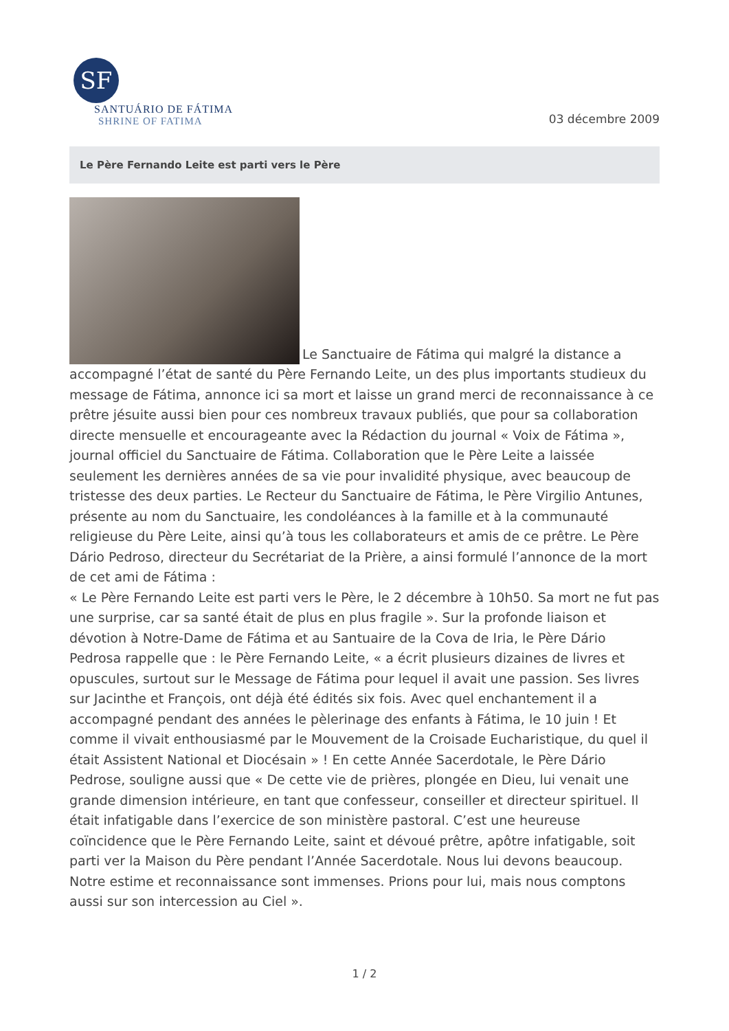SF
SANTUÁRIO DE FÁTIMA
SHRINE OF FATIMA
03 décembre 2009
Le Père Fernando Leite est parti vers le Père
Le Sanctuaire de Fátima qui malgré la distance a accompagné l’état de santé du Père Fernando Leite, un des plus importants studieux du message de Fátima, annonce ici sa mort et laisse un grand merci de reconnaissance à ce prêtre jésuite aussi bien pour ces nombreux travaux publiés, que pour sa collaboration directe mensuelle et encourageante avec la Rédaction du journal « Voix de Fátima », journal officiel du Sanctuaire de Fátima. Collaboration que le Père Leite a laissée seulement les dernières années de sa vie pour invalidité physique, avec beaucoup de tristesse des deux parties. Le Recteur du Sanctuaire de Fátima, le Père Virgilio Antunes, présente au nom du Sanctuaire, les condoléances à la famille et à la communauté religieuse du Père Leite, ainsi qu’à tous les collaborateurs et amis de ce prêtre. Le Père Dário Pedroso, directeur du Secrétariat de la Prière, a ainsi formulé l’annonce de la mort de cet ami de Fátima :
« Le Père Fernando Leite est parti vers le Père, le 2 décembre à 10h50. Sa mort ne fut pas une surprise, car sa santé était de plus en plus fragile ». Sur la profonde liaison et dévotion à Notre-Dame de Fátima et au Santuaire de la Cova de Iria, le Père Dário Pedrosa rappelle que : le Père Fernando Leite, « a écrit plusieurs dizaines de livres et opuscules, surtout sur le Message de Fátima pour lequel il avait une passion. Ses livres sur Jacinthe et François, ont déjà été édités six fois. Avec quel enchantement il a accompagné pendant des années le pèlerinage des enfants à Fátima, le 10 juin ! Et comme il vivait enthousiasmé par le Mouvement de la Croisade Eucharistique, du quel il était Assistent National et Diocésain » ! En cette Année Sacerdotale, le Père Dário Pedrose, souligne aussi que « De cette vie de prières, plongée en Dieu, lui venait une grande dimension intérieure, en tant que confesseur, conseiller et directeur spirituel. Il était infatigable dans l’exercice de son ministère pastoral. C’est une heureuse coïncidence que le Père Fernando Leite, saint et dévoué prêtre, apôtre infatigable, soit parti ver la Maison du Père pendant l’Année Sacerdotale. Nous lui devons beaucoup. Notre estime et reconnaissance sont immenses. Prions pour lui, mais nous comptons aussi sur son intercession au Ciel ».
1 / 2